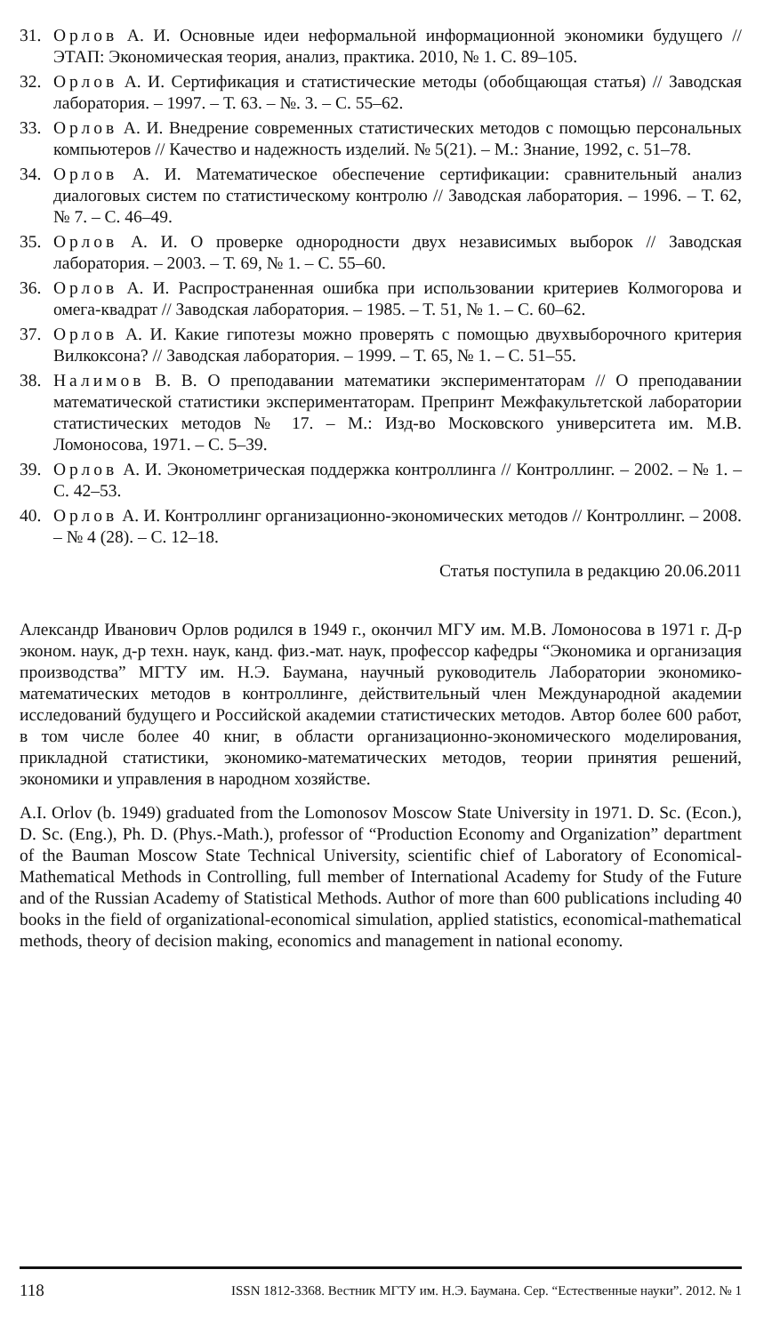31. Орлов А. И. Основные идеи неформальной информационной экономики будущего // ЭТАП: Экономическая теория, анализ, практика. 2010, № 1. С. 89–105.
32. Орлов А. И. Сертификация и статистические методы (обобщающая статья) // Заводская лаборатория. – 1997. – Т. 63. – №. 3. – С. 55–62.
33. Орлов А. И. Внедрение современных статистических методов с помощью персональных компьютеров // Качество и надежность изделий. № 5(21). – М.: Знание, 1992, с. 51–78.
34. Орлов А. И. Математическое обеспечение сертификации: сравнительный анализ диалоговых систем по статистическому контролю // Заводская лаборатория. – 1996. – Т. 62, № 7. – С. 46–49.
35. Орлов А. И. О проверке однородности двух независимых выборок // Заводская лаборатория. – 2003. – Т. 69, № 1. – С. 55–60.
36. Орлов А. И. Распространенная ошибка при использовании критериев Колмогорова и омега-квадрат // Заводская лаборатория. – 1985. – Т. 51, № 1. – С. 60–62.
37. Орлов А. И. Какие гипотезы можно проверять с помощью двухвыборочного критерия Вилкоксона? // Заводская лаборатория. – 1999. – Т. 65, № 1. – С. 51–55.
38. Налимов В. В. О преподавании математики экспериментаторам // О преподавании математической статистики экспериментаторам. Препринт Межфакультетской лаборатории статистических методов № 17. – М.: Изд-во Московского университета им. М.В. Ломоносова, 1971. – С. 5–39.
39. Орлов А. И. Эконометрическая поддержка контроллинга // Контроллинг. – 2002. – № 1. – С. 42–53.
40. Орлов А. И. Контроллинг организационно-экономических методов // Контроллинг. – 2008. – № 4 (28). – С. 12–18.
Статья поступила в редакцию 20.06.2011
Александр Иванович Орлов родился в 1949 г., окончил МГУ им. М.В. Ломоносова в 1971 г. Д-р эконом. наук, д-р техн. наук, канд. физ.-мат. наук, профессор кафедры “Экономика и организация производства” МГТУ им. Н.Э. Баумана, научный руководитель Лаборатории экономико-математических методов в контроллинге, действительный член Международной академии исследований будущего и Российской академии статистических методов. Автор более 600 работ, в том числе более 40 книг, в области организационно-экономического моделирования, прикладной статистики, экономико-математических методов, теории принятия решений, экономики и управления в народном хозяйстве.
A.I. Orlov (b. 1949) graduated from the Lomonosov Moscow State University in 1971. D. Sc. (Econ.), D. Sc. (Eng.), Ph. D. (Phys.-Math.), professor of “Production Economy and Organization” department of the Bauman Moscow State Technical University, scientific chief of Laboratory of Economical-Mathematical Methods in Controlling, full member of International Academy for Study of the Future and of the Russian Academy of Statistical Methods. Author of more than 600 publications including 40 books in the field of organizational-economical simulation, applied statistics, economical-mathematical methods, theory of decision making, economics and management in national economy.
118 ISSN 1812-3368. Вестник МГТУ им. Н.Э. Баумана. Сер. “Естественные науки”. 2012. № 1